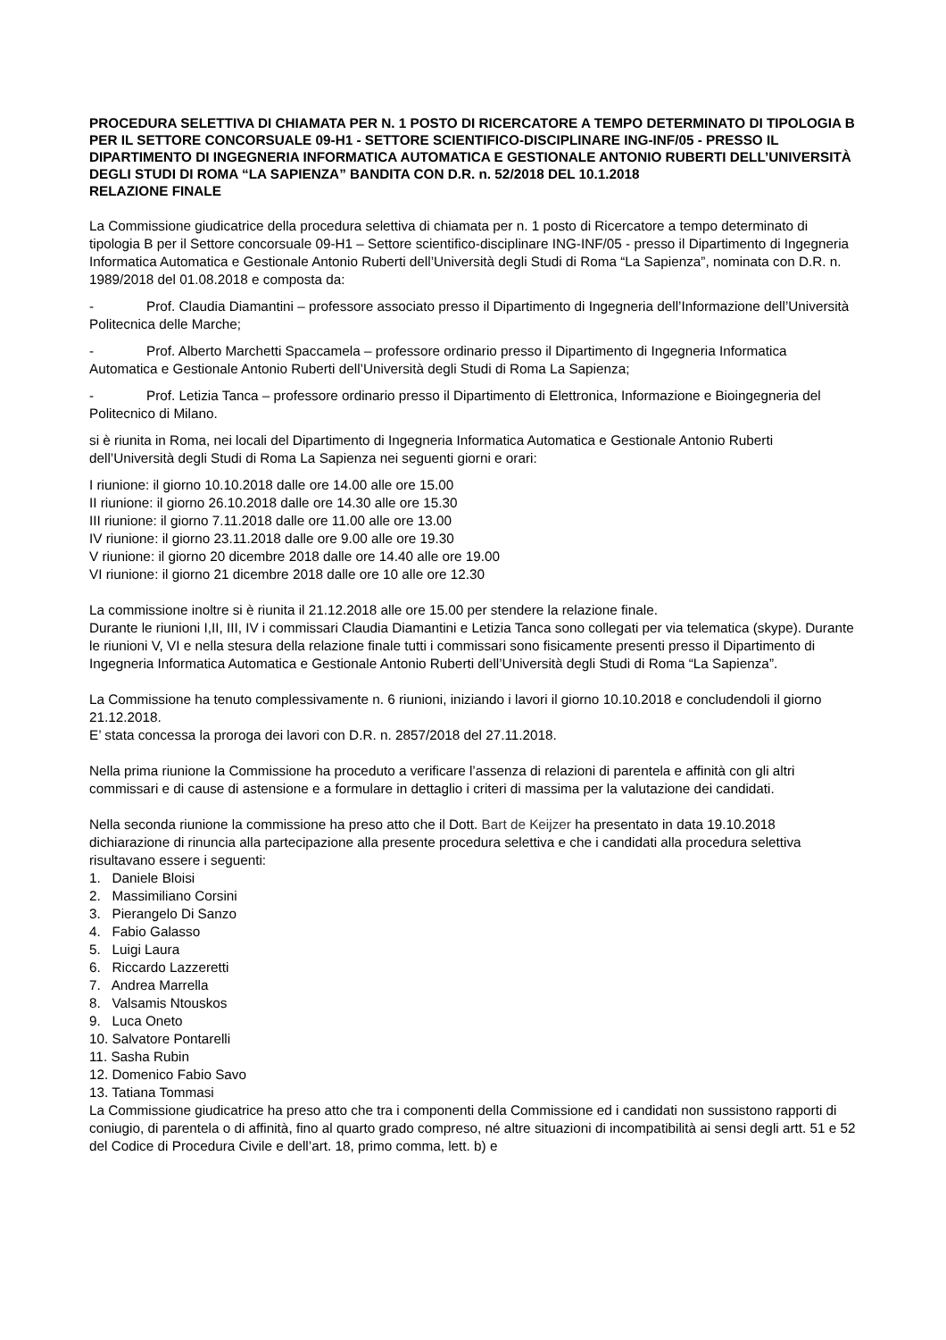PROCEDURA SELETTIVA DI CHIAMATA PER N. 1 POSTO DI RICERCATORE A TEMPO DETERMINATO DI TIPOLOGIA B PER IL SETTORE CONCORSUALE 09-H1 - SETTORE SCIENTIFICO-DISCIPLINARE ING-INF/05 - PRESSO IL DIPARTIMENTO DI INGEGNERIA INFORMATICA AUTOMATICA E GESTIONALE ANTONIO RUBERTI DELL’UNIVERSITÀ DEGLI STUDI DI ROMA “LA SAPIENZA” BANDITA CON D.R. n. 52/2018 DEL 10.1.2018
RELAZIONE FINALE
La Commissione giudicatrice della procedura selettiva di chiamata per n. 1 posto di Ricercatore a tempo determinato di tipologia B per il Settore concorsuale 09-H1 – Settore scientifico-disciplinare ING-INF/05 - presso il Dipartimento di Ingegneria Informatica Automatica e Gestionale Antonio Ruberti dell’Università degli Studi di Roma “La Sapienza”, nominata con D.R. n. 1989/2018 del 01.08.2018 e composta da:
- Prof. Claudia Diamantini – professore associato presso il Dipartimento di Ingegneria dell’Informazione dell’Università Politecnica delle Marche;
- Prof. Alberto Marchetti Spaccamela – professore ordinario presso il Dipartimento di Ingegneria Informatica Automatica e Gestionale Antonio Ruberti dell’Università degli Studi di Roma La Sapienza;
- Prof. Letizia Tanca – professore ordinario presso il Dipartimento di Elettronica, Informazione e Bioingegneria del Politecnico di Milano.
si è riunita in Roma, nei locali del Dipartimento di Ingegneria Informatica Automatica e Gestionale Antonio Ruberti dell’Università degli Studi di Roma La Sapienza nei seguenti giorni e orari:
I riunione: il giorno 10.10.2018 dalle ore 14.00 alle ore 15.00
II riunione: il giorno 26.10.2018 dalle ore 14.30 alle ore 15.30
III riunione: il giorno 7.11.2018 dalle ore 11.00 alle ore 13.00
IV riunione: il giorno 23.11.2018 dalle ore 9.00 alle ore 19.30
V riunione: il giorno 20 dicembre 2018 dalle ore 14.40 alle ore 19.00
VI riunione: il giorno 21 dicembre 2018 dalle ore 10 alle ore 12.30
La commissione inoltre si è riunita il 21.12.2018 alle ore 15.00 per stendere la relazione finale.
Durante le riunioni I,II, III, IV i commissari Claudia Diamantini e Letizia Tanca sono collegati per via telematica (skype). Durante le riunioni V, VI e nella stesura della relazione finale tutti i commissari sono fisicamente presenti presso il Dipartimento di Ingegneria Informatica Automatica e Gestionale Antonio Ruberti dell’Università degli Studi di Roma “La Sapienza”.
La Commissione ha tenuto complessivamente n. 6 riunioni, iniziando i lavori il giorno 10.10.2018 e concludendoli il giorno 21.12.2018.
E’ stata concessa la proroga dei lavori con D.R. n. 2857/2018 del 27.11.2018.
Nella prima riunione la Commissione ha proceduto a verificare l’assenza di relazioni di parentela e affinità con gli altri commissari e di cause di astensione e a formulare in dettaglio i criteri di massima per la valutazione dei candidati.
Nella seconda riunione la commissione ha preso atto che il Dott. Bart de Keijzer ha presentato in data 19.10.2018 dichiarazione di rinuncia alla partecipazione alla presente procedura selettiva e che i candidati alla procedura selettiva risultavano essere i seguenti:
1. Daniele Bloisi
2. Massimiliano Corsini
3. Pierangelo Di Sanzo
4. Fabio Galasso
5. Luigi Laura
6. Riccardo Lazzeretti
7. Andrea Marrella
8. Valsamis Ntouskos
9. Luca Oneto
10. Salvatore Pontarelli
11. Sasha Rubin
12. Domenico Fabio Savo
13. Tatiana Tommasi
La Commissione giudicatrice ha preso atto che tra i componenti della Commissione ed i candidati non sussistono rapporti di coniugio, di parentela o di affinità, fino al quarto grado compreso, né altre situazioni di incompatibilità ai sensi degli artt. 51 e 52 del Codice di Procedura Civile e dell’art. 18, primo comma, lett. b) e